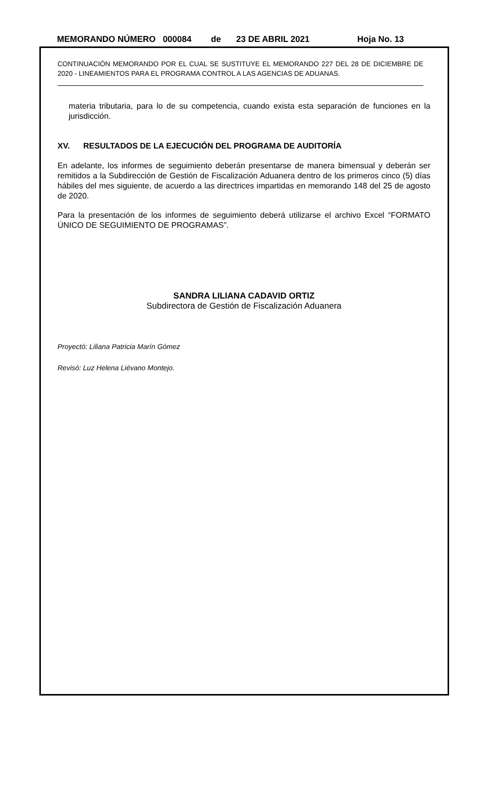MEMORANDO NÚMERO 000084 de 23 DE ABRIL 2021 Hoja No. 13
CONTINUACIÓN MEMORANDO POR EL CUAL SE SUSTITUYE EL MEMORANDO 227 DEL 28 DE DICIEMBRE DE 2020 - LINEAMIENTOS PARA EL PROGRAMA CONTROL A LAS AGENCIAS DE ADUANAS.
materia tributaria, para lo de su competencia, cuando exista esta separación de funciones en la jurisdicción.
XV. RESULTADOS DE LA EJECUCIÓN DEL PROGRAMA DE AUDITORÍA
En adelante, los informes de seguimiento deberán presentarse de manera bimensual y deberán ser remitidos a la Subdirección de Gestión de Fiscalización Aduanera dentro de los primeros cinco (5) días hábiles del mes siguiente, de acuerdo a las directrices impartidas en memorando 148 del 25 de agosto de 2020.
Para la presentación de los informes de seguimiento deberá utilizarse el archivo Excel “FORMATO ÚNICO DE SEGUIMIENTO DE PROGRAMAS”.
SANDRA LILIANA CADAVID ORTIZ
Subdirectora de Gestión de Fiscalización Aduanera
Proyectó: Liliana Patricia Marín Gómez
Revisó: Luz Helena Liévano Montejo.